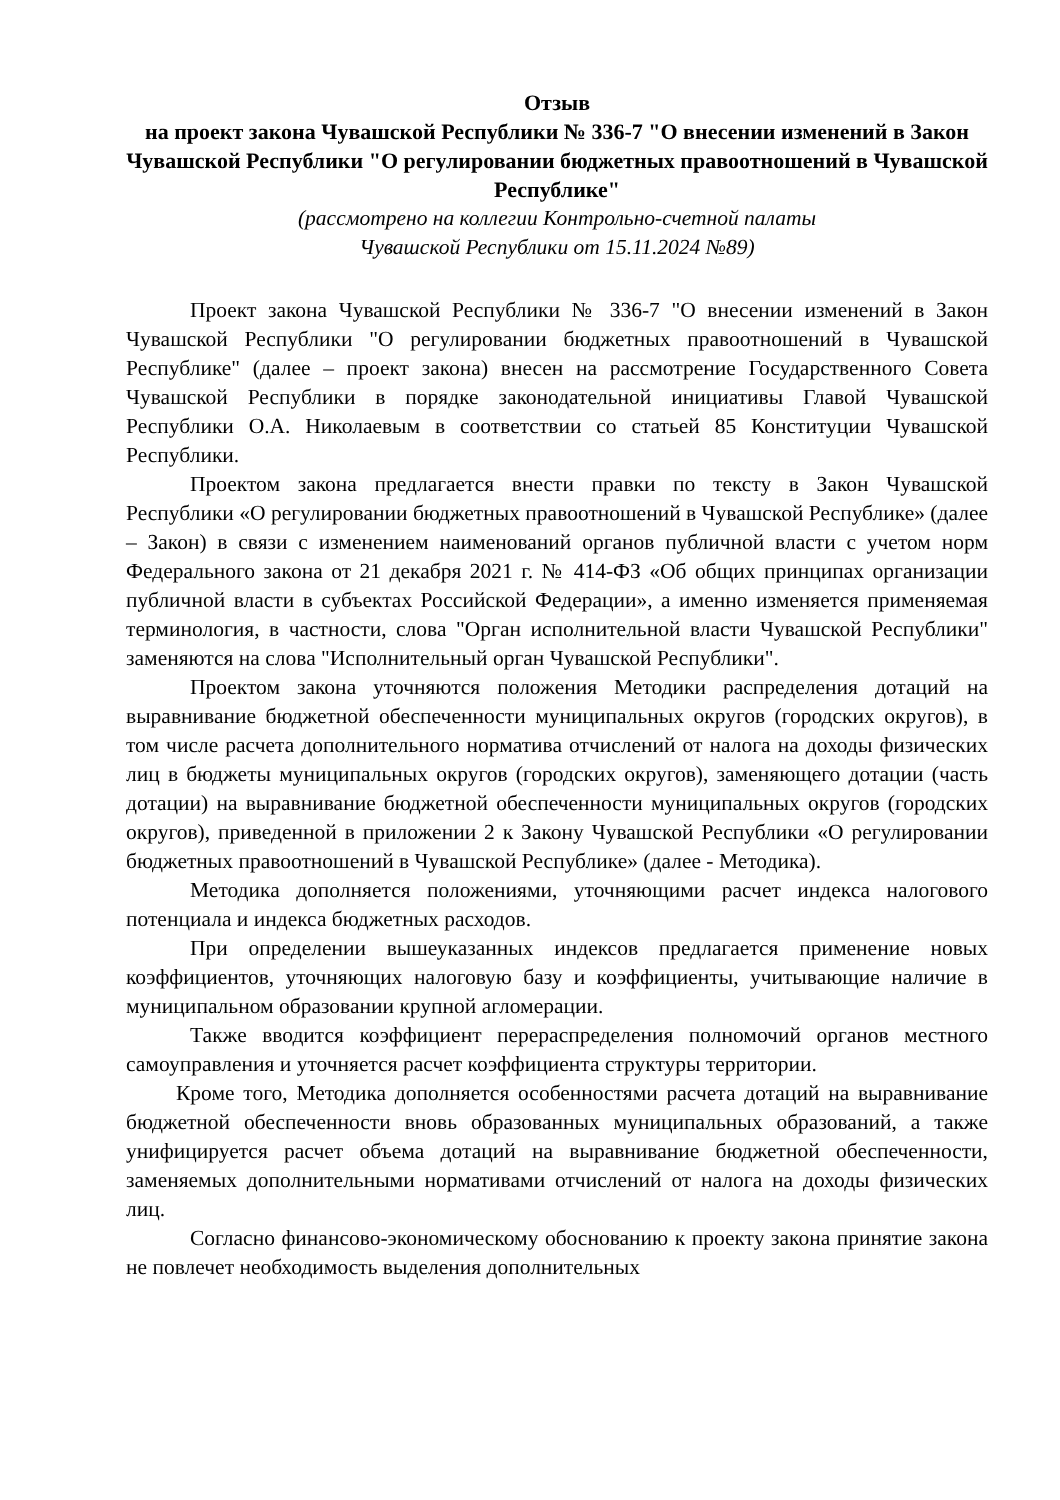Отзыв
на проект закона Чувашской Республики № 336-7 "О внесении изменений в Закон Чувашской Республики "О регулировании бюджетных правоотношений в Чувашской Республике"
(рассмотрено на коллегии Контрольно-счетной палаты
Чувашской Республики от 15.11.2024 №89)
Проект закона Чувашской Республики № 336-7 "О внесении изменений в Закон Чувашской Республики "О регулировании бюджетных правоотношений в Чувашской Республике" (далее – проект закона) внесен на рассмотрение Государственного Совета Чувашской Республики в порядке законодательной инициативы Главой Чувашской Республики О.А. Николаевым в соответствии со статьей 85 Конституции Чувашской Республики.
Проектом закона предлагается внести правки по тексту в Закон Чувашской Республики «О регулировании бюджетных правоотношений в Чувашской Республике» (далее – Закон) в связи с изменением наименований органов публичной власти с учетом норм Федерального закона от 21 декабря 2021 г. № 414-ФЗ «Об общих принципах организации публичной власти в субъектах Российской Федерации», а именно изменяется применяемая терминология, в частности, слова "Орган исполнительной власти Чувашской Республики" заменяются на слова "Исполнительный орган Чувашской Республики".
Проектом закона уточняются положения Методики распределения дотаций на выравнивание бюджетной обеспеченности муниципальных округов (городских округов), в том числе расчета дополнительного норматива отчислений от налога на доходы физических лиц в бюджеты муниципальных округов (городских округов), заменяющего дотации (часть дотации) на выравнивание бюджетной обеспеченности муниципальных округов (городских округов), приведенной в приложении 2 к Закону Чувашской Республики «О регулировании бюджетных правоотношений в Чувашской Республике» (далее - Методика).
Методика дополняется положениями, уточняющими расчет индекса налогового потенциала и индекса бюджетных расходов.
При определении вышеуказанных индексов предлагается применение новых коэффициентов, уточняющих налоговую базу и коэффициенты, учитывающие наличие в муниципальном образовании крупной агломерации.
Также вводится коэффициент перераспределения полномочий органов местного самоуправления и уточняется расчет коэффициента структуры территории.
Кроме того, Методика дополняется особенностями расчета дотаций на выравнивание бюджетной обеспеченности вновь образованных муниципальных образований, а также унифицируется расчет объема дотаций на выравнивание бюджетной обеспеченности, заменяемых дополнительными нормативами отчислений от налога на доходы физических лиц.
Согласно финансово-экономическому обоснованию к проекту закона принятие закона не повлечет необходимость выделения дополнительных